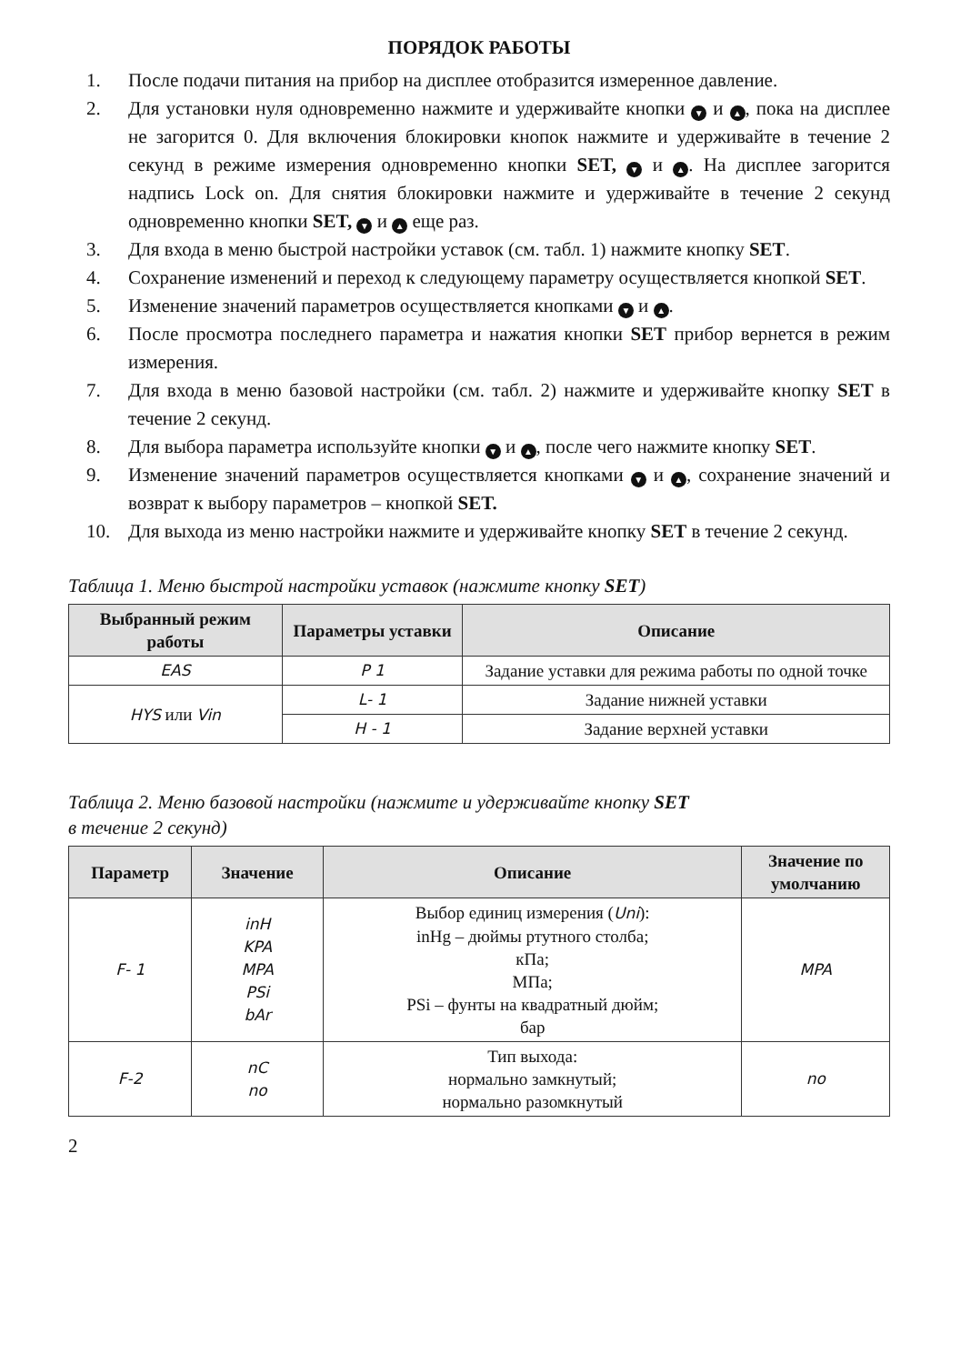ПОРЯДОК РАБОТЫ
1. После подачи питания на прибор на дисплее отобразится измеренное давление.
2. Для установки нуля одновременно нажмите и удерживайте кнопки ▼ и ▲, пока на дисплее не загорится 0. Для включения блокировки кнопок нажмите и удерживайте в течение 2 секунд в режиме измерения одновременно кнопки SET, ▼ и ▲. На дисплее загорится надпись Lock on. Для снятия блокировки нажмите и удерживайте в течение 2 секунд одновременно кнопки SET, ▼ и ▲ еще раз.
3. Для входа в меню быстрой настройки уставок (см. табл. 1) нажмите кнопку SET.
4. Сохранение изменений и переход к следующему параметру осуществляется кнопкой SET.
5. Изменение значений параметров осуществляется кнопками ▼ и ▲.
6. После просмотра последнего параметра и нажатия кнопки SET прибор вернется в режим измерения.
7. Для входа в меню базовой настройки (см. табл. 2) нажмите и удерживайте кнопку SET в течение 2 секунд.
8. Для выбора параметра используйте кнопки ▼ и ▲, после чего нажмите кнопку SET.
9. Изменение значений параметров осуществляется кнопками ▼ и ▲, сохранение значений и возврат к выбору параметров – кнопкой SET.
10. Для выхода из меню настройки нажмите и удерживайте кнопку SET в течение 2 секунд.
Таблица 1. Меню быстрой настройки уставок (нажмите кнопку SET)
| Выбранный режим работы | Параметры уставки | Описание |
| --- | --- | --- |
| EAS | P 1 | Задание уставки для режима работы по одной точке |
| HYS или Vin | L- 1 | Задание нижней уставки |
| | H - 1 | Задание верхней уставки |
Таблица 2. Меню базовой настройки (нажмите и удерживайте кнопку SET
в течение 2 секунд)
| Параметр | Значение | Описание | Значение по умолчанию |
| --- | --- | --- | --- |
| F- 1 | inH KPA MPA PSi bAr | Выбор единиц измерения ( Uni ): inHg – дюймы ртутного столба; кПа; МПа; PSi – фунты на квадратный дюйм; бар | MPA |
| F-2 | nC no | Тип выхода: нормально замкнутый; нормально разомкнутый | no |
2